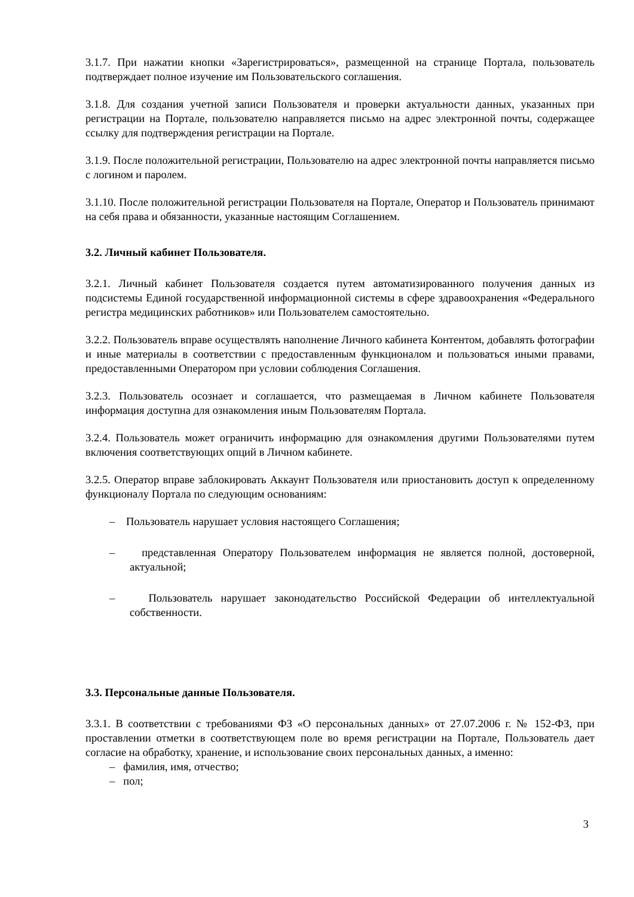3.1.7. При нажатии кнопки «Зарегистрироваться», размещенной на странице Портала, пользователь подтверждает полное изучение им Пользовательского соглашения.
3.1.8. Для создания учетной записи Пользователя и проверки актуальности данных, указанных при регистрации на Портале, пользователю направляется письмо на адрес электронной почты, содержащее ссылку для подтверждения регистрации на Портале.
3.1.9. После положительной регистрации, Пользователю на адрес электронной почты направляется письмо с логином и паролем.
3.1.10. После положительной регистрации Пользователя на Портале, Оператор и Пользователь принимают на себя права и обязанности, указанные настоящим Соглашением.
3.2. Личный кабинет Пользователя.
3.2.1. Личный кабинет Пользователя создается путем автоматизированного получения данных из подсистемы Единой государственной информационной системы в сфере здравоохранения «Федерального регистра медицинских работников» или Пользователем самостоятельно.
3.2.2. Пользователь вправе осуществлять наполнение Личного кабинета Контентом, добавлять фотографии и иные материалы в соответствии с предоставленным функционалом и пользоваться иными правами, предоставленными Оператором при условии соблюдения Соглашения.
3.2.3. Пользователь осознает и соглашается, что размещаемая в Личном кабинете Пользователя информация доступна для ознакомления иным Пользователям Портала.
3.2.4. Пользователь может ограничить информацию для ознакомления другими Пользователями путем включения соответствующих опций в Личном кабинете.
3.2.5. Оператор вправе заблокировать Аккаунт Пользователя или приостановить доступ к определенному функционалу Портала по следующим основаниям:
– Пользователь нарушает условия настоящего Соглашения;
– представленная Оператору Пользователем информация не является полной, достоверной, актуальной;
– Пользователь нарушает законодательство Российской Федерации об интеллектуальной собственности.
3.3. Персональные данные Пользователя.
3.3.1. В соответствии с требованиями ФЗ «О персональных данных» от 27.07.2006 г. № 152-ФЗ, при проставлении отметки в соответствующем поле во время регистрации на Портале, Пользователь дает согласие на обработку, хранение, и использование своих персональных данных, а именно:
– фамилия, имя, отчество;
– пол;
3